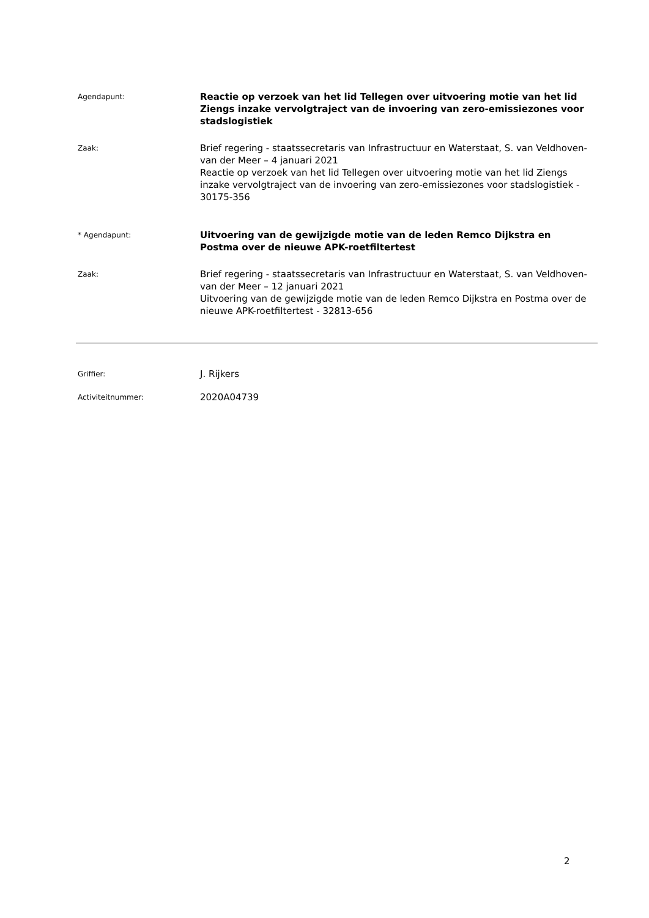Agendapunt:
Reactie op verzoek van het lid Tellegen over uitvoering motie van het lid Ziengs inzake vervolgtraject van de invoering van zero-emissiezones voor stadslogistiek
Zaak:
Brief regering - staatssecretaris van Infrastructuur en Waterstaat, S. van Veldhoven-van der Meer – 4 januari 2021
Reactie op verzoek van het lid Tellegen over uitvoering motie van het lid Ziengs inzake vervolgtraject van de invoering van zero-emissiezones voor stadslogistiek - 30175-356
* Agendapunt:
Uitvoering van de gewijzigde motie van de leden Remco Dijkstra en Postma over de nieuwe APK-roetfiltertest
Zaak:
Brief regering - staatssecretaris van Infrastructuur en Waterstaat, S. van Veldhoven-van der Meer – 12 januari 2021
Uitvoering van de gewijzigde motie van de leden Remco Dijkstra en Postma over de nieuwe APK-roetfiltertest - 32813-656
Griffier:
J. Rijkers
Activiteitnummer:
2020A04739
2